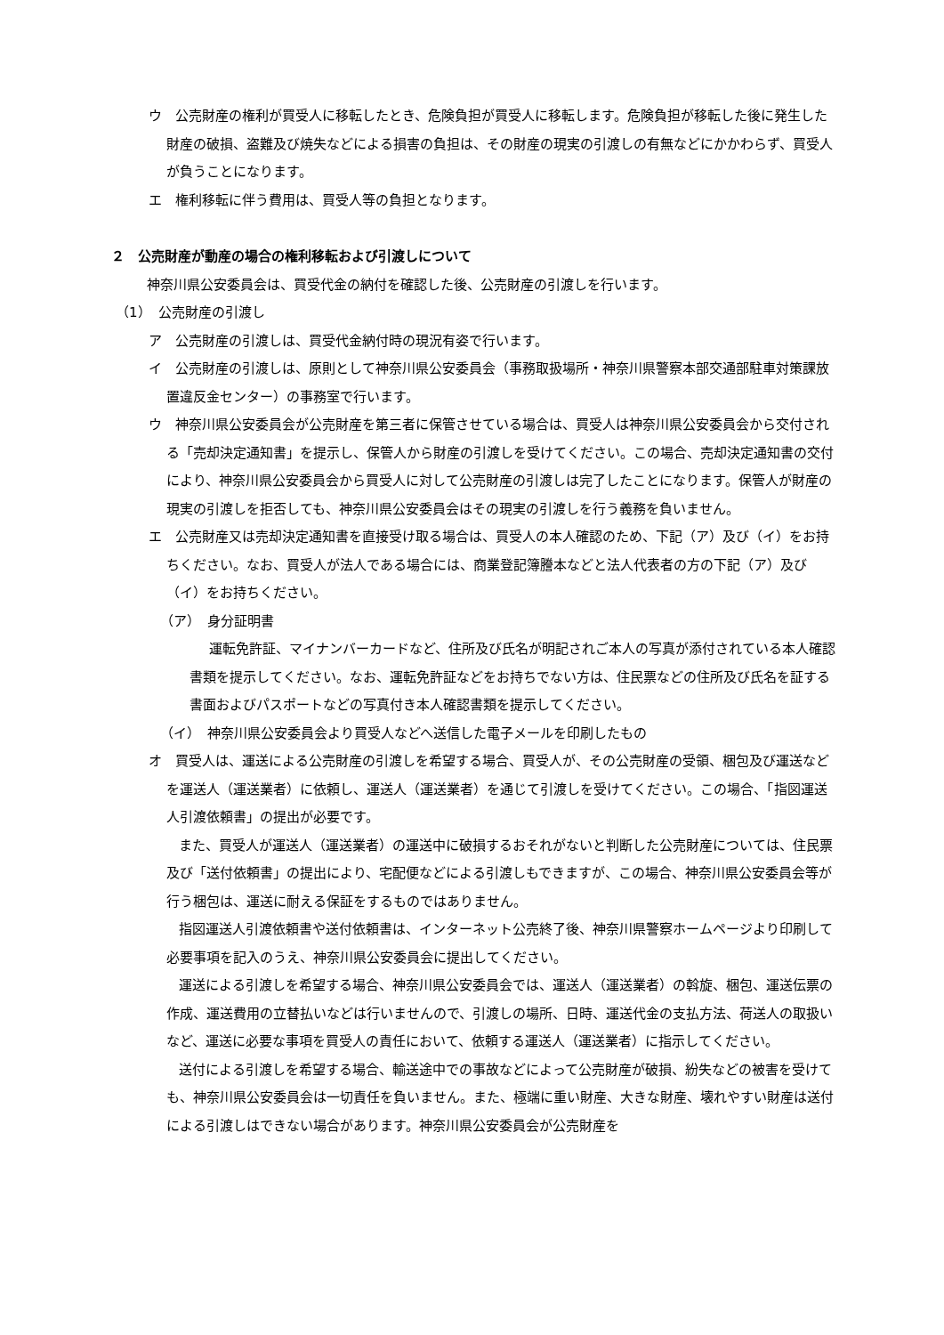ウ　公売財産の権利が買受人に移転したとき、危険負担が買受人に移転します。危険負担が移転した後に発生した財産の破損、盗難及び焼失などによる損害の負担は、その財産の現実の引渡しの有無などにかかわらず、買受人が負うことになります。
エ　権利移転に伴う費用は、買受人等の負担となります。
２　公売財産が動産の場合の権利移転および引渡しについて
神奈川県公安委員会は、買受代金の納付を確認した後、公売財産の引渡しを行います。
（1）　公売財産の引渡し
ア　公売財産の引渡しは、買受代金納付時の現況有姿で行います。
イ　公売財産の引渡しは、原則として神奈川県公安委員会（事務取扱場所・神奈川県警察本部交通部駐車対策課放置違反金センター）の事務室で行います。
ウ　神奈川県公安委員会が公売財産を第三者に保管させている場合は、買受人は神奈川県公安委員会から交付される「売却決定通知書」を提示し、保管人から財産の引渡しを受けてください。この場合、売却決定通知書の交付により、神奈川県公安委員会から買受人に対して公売財産の引渡しは完了したことになります。保管人が財産の現実の引渡しを拒否しても、神奈川県公安委員会はその現実の引渡しを行う義務を負いません。
エ　公売財産又は売却決定通知書を直接受け取る場合は、買受人の本人確認のため、下記（ア）及び（イ）をお持ちください。なお、買受人が法人である場合には、商業登記簿謄本などと法人代表者の方の下記（ア）及び（イ）をお持ちください。
（ア）　身分証明書
運転免許証、マイナンバーカードなど、住所及び氏名が明記されご本人の写真が添付されている本人確認書類を提示してください。なお、運転免許証などをお持ちでない方は、住民票などの住所及び氏名を証する書面およびパスポートなどの写真付き本人確認書類を提示してください。
（イ）　神奈川県公安委員会より買受人などへ送信した電子メールを印刷したもの
オ　買受人は、運送による公売財産の引渡しを希望する場合、買受人が、その公売財産の受領、梱包及び運送などを運送人（運送業者）に依頼し、運送人（運送業者）を通じて引渡しを受けてください。この場合、「指図運送人引渡依頼書」の提出が必要です。
また、買受人が運送人（運送業者）の運送中に破損するおそれがないと判断した公売財産については、住民票及び「送付依頼書」の提出により、宅配便などによる引渡しもできますが、この場合、神奈川県公安委員会等が行う梱包は、運送に耐える保証をするものではありません。
指図運送人引渡依頼書や送付依頼書は、インターネット公売終了後、神奈川県警察ホームページより印刷して必要事項を記入のうえ、神奈川県公安委員会に提出してください。
運送による引渡しを希望する場合、神奈川県公安委員会では、運送人（運送業者）の斡旋、梱包、運送伝票の作成、運送費用の立替払いなどは行いませんので、引渡しの場所、日時、運送代金の支払方法、荷送人の取扱いなど、運送に必要な事項を買受人の責任において、依頼する運送人（運送業者）に指示してください。
送付による引渡しを希望する場合、輸送途中での事故などによって公売財産が破損、紛失などの被害を受けても、神奈川県公安委員会は一切責任を負いません。また、極端に重い財産、大きな財産、壊れやすい財産は送付による引渡しはできない場合があります。神奈川県公安委員会が公売財産を